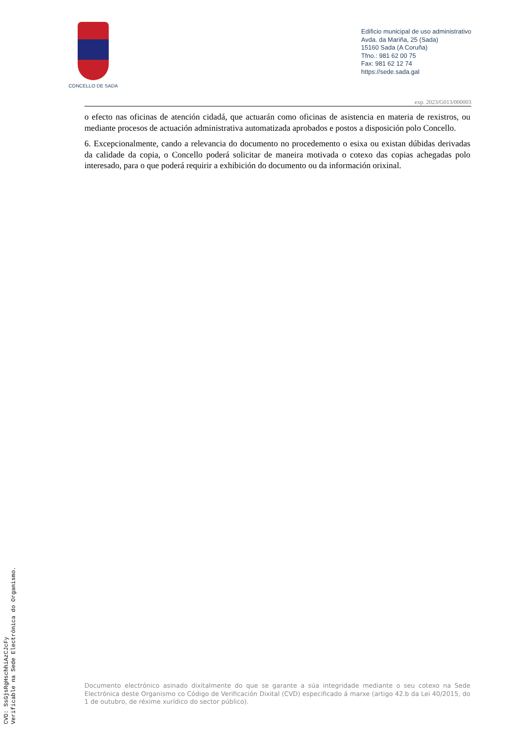CONCELLO DE SADA
Edificio municipal de uso administrativo
Avda. da Mariña, 25 (Sada)
15160 Sada (A Coruña)
Tfno.: 981 62 00 75
Fax: 981 62 12 74
https://sede.sada.gal
exp. 2023/G013/000003
o efecto nas oficinas de atención cidadá, que actuarán como oficinas de asistencia en materia de rexistros, ou mediante procesos de actuación administrativa automatizada aprobados e postos a disposición polo Concello.
6. Excepcionalmente, cando a relevancia do documento no procedemento o esixa ou existan dúbidas derivadas da calidade da copia, o Concello poderá solicitar de maneira motivada o cotexo das copias achegadas polo interesado, para o que poderá requirir a exhibición do documento ou da información orixinal.
Documento electrónico asinado dixitalmente do que se garante a súa integridade mediante o seu cotexo na Sede Electrónica deste Organismo co Código de Verificación Dixital (CVD) especificado á marxe (artigo 42.b da Lei 40/2015, do 1 de outubro, de réxime xurídico do sector público).
CVD: SsGjsRgHschhiAzCJcFy
Verificable na Sede Electrónica do Organismo.